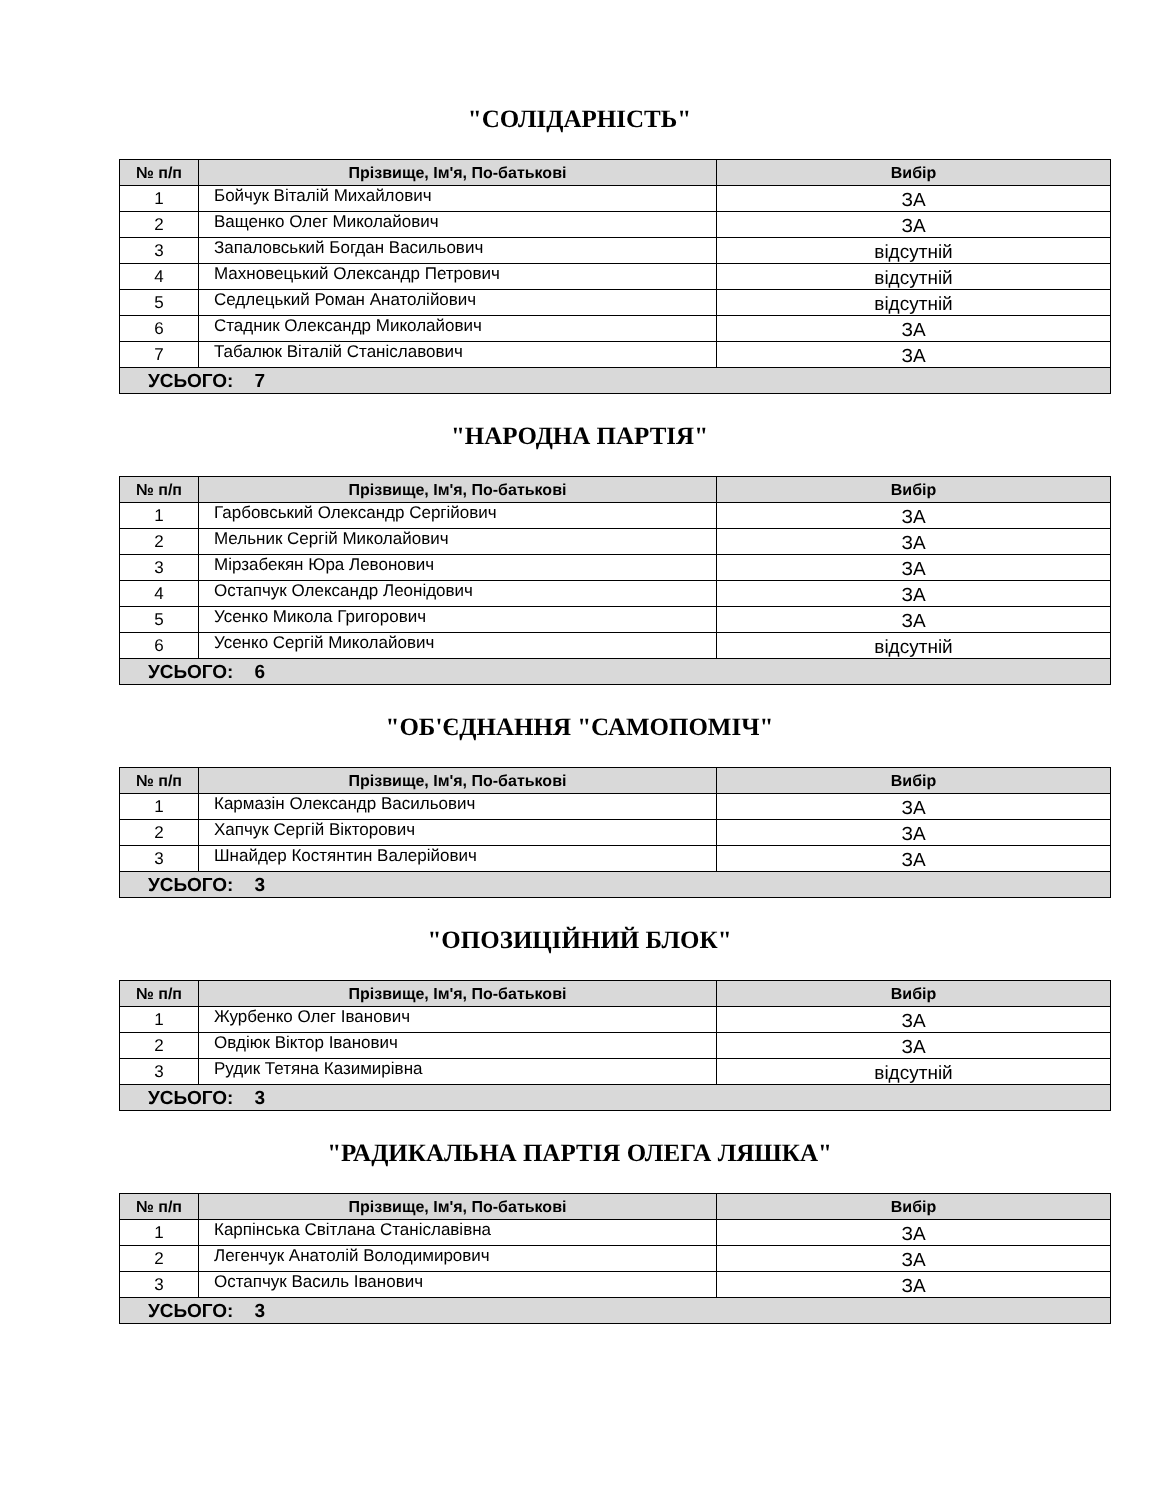"СОЛІДАРНІСТЬ"
| № п/п | Прізвище, Ім'я, По-батькові | Вибір |
| --- | --- | --- |
| 1 | Бойчук Віталій Михайлович | ЗА |
| 2 | Ващенко Олег Миколайович | ЗА |
| 3 | Запаловський Богдан Васильович | відсутній |
| 4 | Махновецький Олександр Петрович | відсутній |
| 5 | Седлецький Роман Анатолійович | відсутній |
| 6 | Стадник Олександр Миколайович | ЗА |
| 7 | Табалюк Віталій Станіславович | ЗА |
| УСЬОГО: 7 | | |
"НАРОДНА ПАРТІЯ"
| № п/п | Прізвище, Ім'я, По-батькові | Вибір |
| --- | --- | --- |
| 1 | Гарбовський Олександр Сергійович | ЗА |
| 2 | Мельник Сергій Миколайович | ЗА |
| 3 | Мірзабекян Юра Левонович | ЗА |
| 4 | Остапчук Олександр Леонідович | ЗА |
| 5 | Усенко Микола Григорович | ЗА |
| 6 | Усенко Сергій Миколайович | відсутній |
| УСЬОГО: 6 | | |
"ОБ'ЄДНАННЯ "САМОПОМІЧ"
| № п/п | Прізвище, Ім'я, По-батькові | Вибір |
| --- | --- | --- |
| 1 | Кармазін Олександр Васильович | ЗА |
| 2 | Хапчук Сергій Вікторович | ЗА |
| 3 | Шнайдер Костянтин Валерійович | ЗА |
| УСЬОГО: 3 | | |
"ОПОЗИЦІЙНИЙ БЛОК"
| № п/п | Прізвище, Ім'я, По-батькові | Вибір |
| --- | --- | --- |
| 1 | Журбенко Олег Іванович | ЗА |
| 2 | Овдіюк Віктор Іванович | ЗА |
| 3 | Рудик Тетяна Казимирівна | відсутній |
| УСЬОГО: 3 | | |
"РАДИКАЛЬНА ПАРТІЯ ОЛЕГА ЛЯШКА"
| № п/п | Прізвище, Ім'я, По-батькові | Вибір |
| --- | --- | --- |
| 1 | Карпінська Світлана Станіславівна | ЗА |
| 2 | Легенчук Анатолій Володимирович | ЗА |
| 3 | Остапчук Василь Іванович | ЗА |
| УСЬОГО: 3 | | |